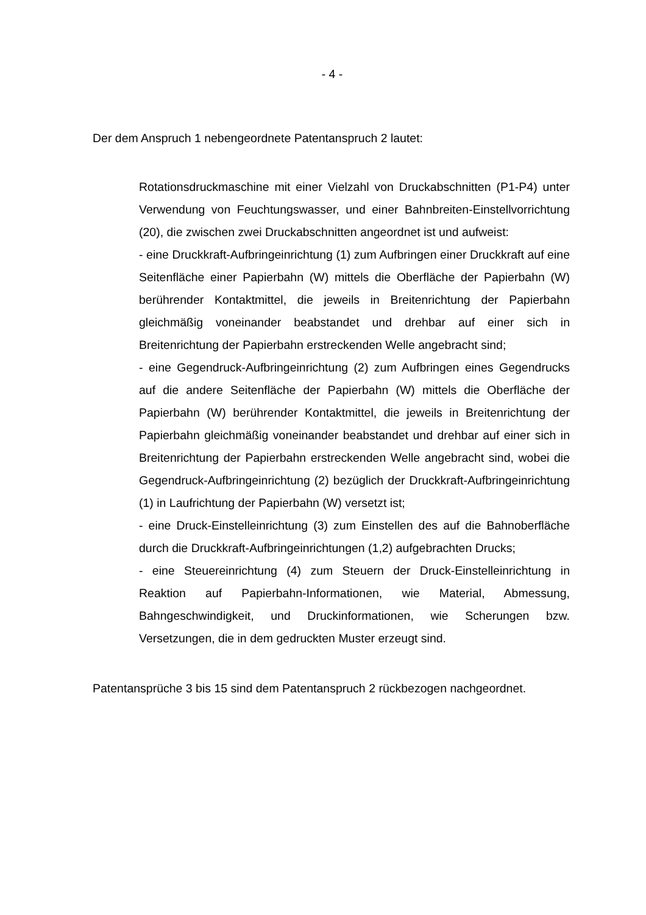- 4 -
Der dem Anspruch 1 nebengeordnete Patentanspruch 2 lautet:
Rotationsdruckmaschine mit einer Vielzahl von Druckabschnitten (P1-P4) unter Verwendung von Feuchtungswasser, und einer Bahnbreiten-Einstellvorrichtung (20), die zwischen zwei Druckabschnitten angeordnet ist und aufweist:
- eine Druckkraft-Aufbringeinrichtung (1) zum Aufbringen einer Druckkraft auf eine Seitenfläche einer Papierbahn (W) mittels die Oberfläche der Papierbahn (W) berührender Kontaktmittel, die jeweils in Breitenrichtung der Papierbahn gleichmäßig voneinander beabstandet und drehbar auf einer sich in Breitenrichtung der Papierbahn erstreckenden Welle angebracht sind;
- eine Gegendruck-Aufbringeinrichtung (2) zum Aufbringen eines Gegendrucks auf die andere Seitenfläche der Papierbahn (W) mittels die Oberfläche der Papierbahn (W) berührender Kontaktmittel, die jeweils in Breitenrichtung der Papierbahn gleichmäßig voneinander beabstandet und drehbar auf einer sich in Breitenrichtung der Papierbahn erstreckenden Welle angebracht sind, wobei die Gegendruck-Aufbringeinrichtung (2) bezüglich der Druckkraft-Aufbringeinrichtung (1) in Laufrichtung der Papierbahn (W) versetzt ist;
- eine Druck-Einstelleinrichtung (3) zum Einstellen des auf die Bahnoberfläche durch die Druckkraft-Aufbringeinrichtungen (1,2) aufgebrachten Drucks;
- eine Steuereinrichtung (4) zum Steuern der Druck-Einstelleinrichtung in Reaktion auf Papierbahn-Informationen, wie Material, Abmessung, Bahngeschwindigkeit, und Druckinformationen, wie Scherungen bzw. Versetzungen, die in dem gedruckten Muster erzeugt sind.
Patentansprüche 3 bis 15 sind dem Patentanspruch 2 rückbezogen nachgeordnet.